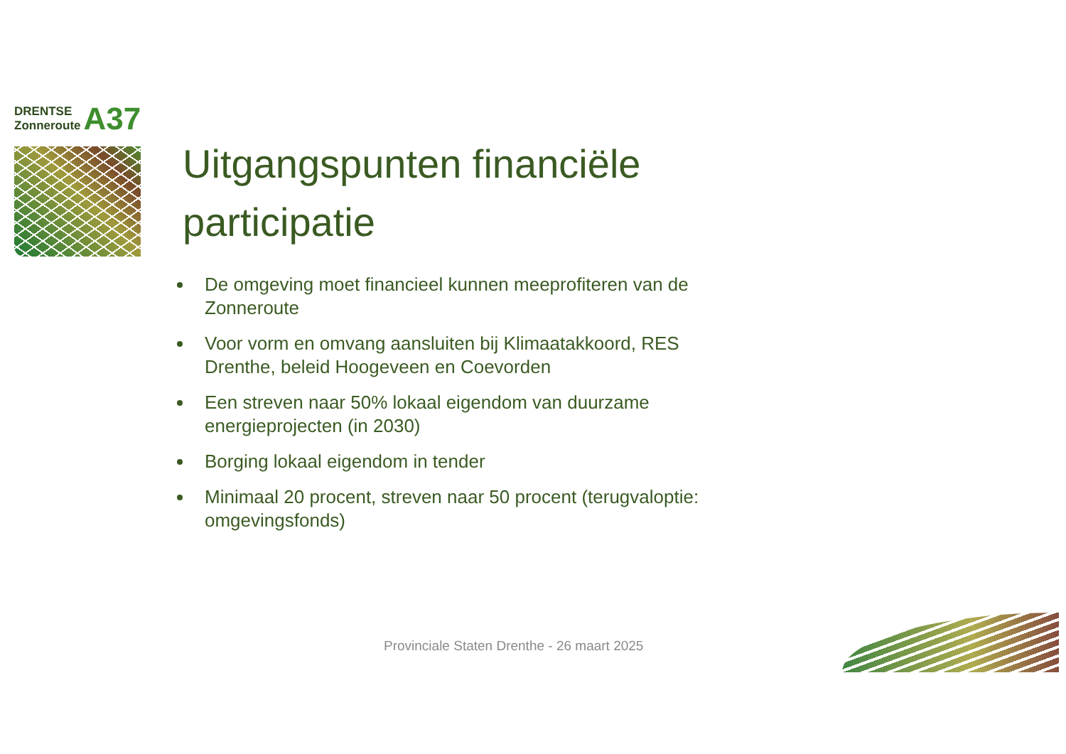DRENTSE
Zonneroute
A37
Uitgangspunten financiële participatie
De omgeving moet financieel kunnen meeprofiteren van de Zonneroute
Voor vorm en omvang aansluiten bij Klimaatakkoord, RES Drenthe, beleid Hoogeveen en Coevorden
Een streven naar 50% lokaal eigendom van duurzame energieprojecten (in 2030)
Borging lokaal eigendom in tender
Minimaal 20 procent, streven naar 50 procent (terugvaloptie: omgevingsfonds)
Provinciale Staten Drenthe - 26 maart 2025